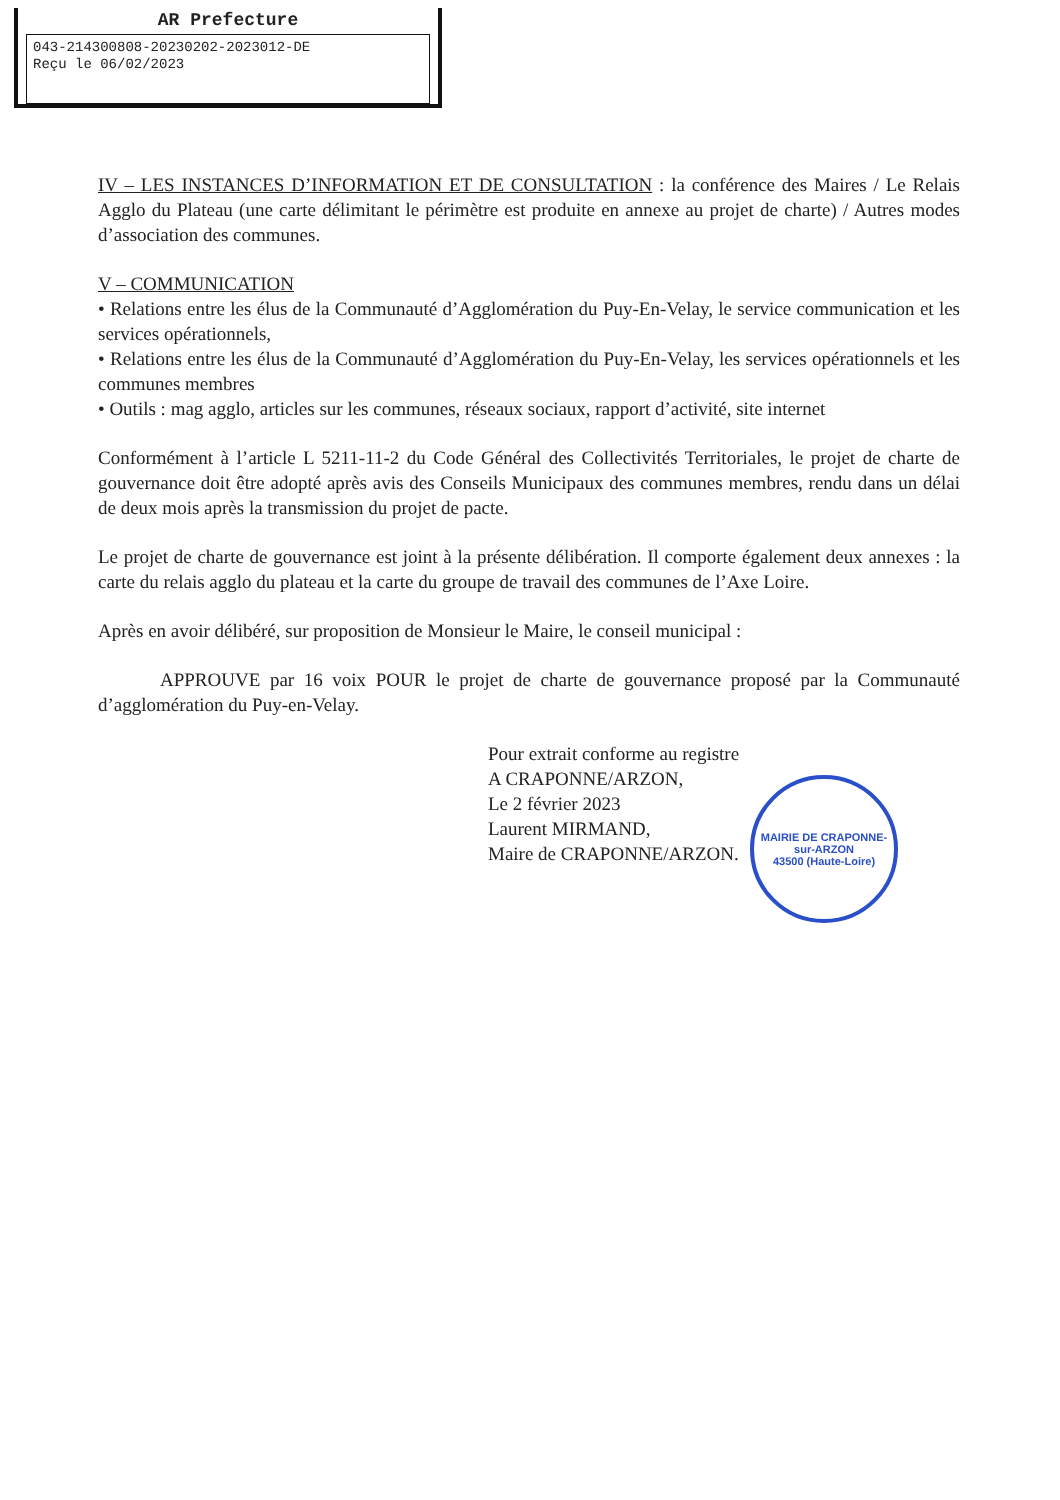AR Prefecture
043-214300808-20230202-2023012-DE
Reçu le 06/02/2023
IV – LES INSTANCES D’INFORMATION ET DE CONSULTATION : la conférence des Maires / Le Relais Agglo du Plateau (une carte délimitant le périmètre est produite en annexe au projet de charte) / Autres modes d’association des communes.
V – COMMUNICATION
• Relations entre les élus de la Communauté d’Agglomération du Puy-En-Velay, le service communication et les services opérationnels,
• Relations entre les élus de la Communauté d’Agglomération du Puy-En-Velay, les services opérationnels et les communes membres
• Outils : mag agglo, articles sur les communes, réseaux sociaux, rapport d’activité, site internet
Conformément à l’article L 5211-11-2 du Code Général des Collectivités Territoriales, le projet de charte de gouvernance doit être adopté après avis des Conseils Municipaux des communes membres, rendu dans un délai de deux mois après la transmission du projet de pacte.
Le projet de charte de gouvernance est joint à la présente délibération. Il comporte également deux annexes : la carte du relais agglo du plateau et la carte du groupe de travail des communes de l’Axe Loire.
Après en avoir délibéré, sur proposition de Monsieur le Maire, le conseil municipal :
APPROUVE par 16 voix POUR le projet de charte de gouvernance proposé par la Communauté d’agglomération du Puy-en-Velay.
Pour extrait conforme au registre
A CRAPONNE/ARZON,
Le 2 février 2023
Laurent MIRMAND,
Maire de CRAPONNE/ARZON.
MAIRIE DE CRAPONNE-sur-ARZON
43500 (Haute-Loire)